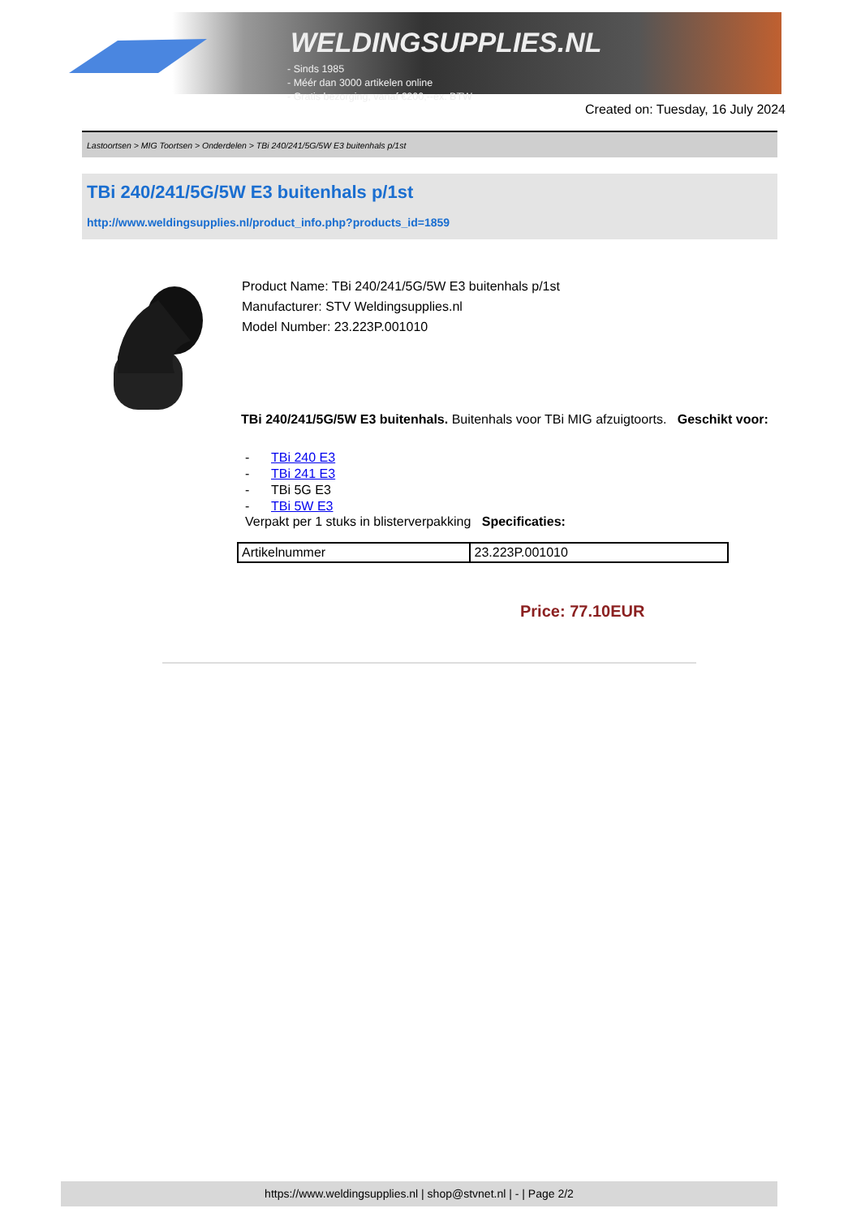WELDINGSUPPLIES.NL
- Sinds 1985
- Méér dan 3000 artikelen online
- Gratis bezorging, vanaf €200,--ex. BTW
Created on: Tuesday, 16 July 2024
Lastoortsen > MIG Toortsen > Onderdelen > TBi 240/241/5G/5W E3 buitenhals p/1st
TBi 240/241/5G/5W E3 buitenhals p/1st
http://www.weldingsupplies.nl/product_info.php?products_id=1859
Product Name: TBi 240/241/5G/5W E3 buitenhals p/1st
Manufacturer: STV Weldingsupplies.nl
Model Number: 23.223P.001010
TBi 240/241/5G/5W E3 buitenhals. Buitenhals voor TBi MIG afzuigtoorts. Geschikt voor:
- TBi 240 E3
- TBi 241 E3
- TBi 5G E3
- TBi 5W E3
Verpakt per 1 stuks in blisterverpakking Specificaties:
| Artikelnummer | 23.223P.001010 |
Price: 77.10EUR
https://www.weldingsupplies.nl | shop@stvnet.nl | - | Page 2/2